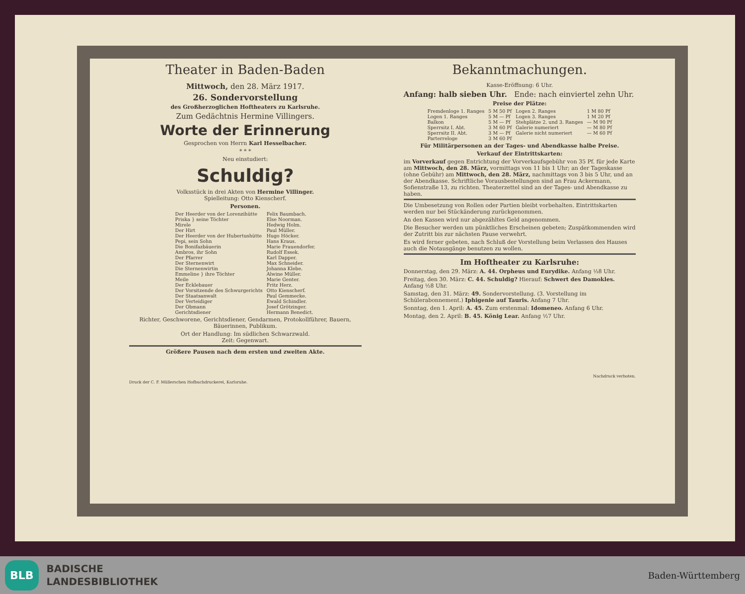Theater in Baden-Baden
Mittwoch, den 28. März 1917.
26. Sondervorstellung
des Großherzoglichen Hoftheaters zu Karlsruhe.
Zum Gedächtnis Hermine Villingers.
Worte der Erinnerung
Gesprochen von Herrn Karl Hesselbacher.
* * *
Neu einstudiert:
Schuldig?
Volksstück in drei Akten von Hermine Villinger.
Spielleitung: Otto Kienscherf.
Personen.
| Der Heerder von der Lorenzihütte | Felix Baumbach. |
| Priska } seine Töchter | Else Noorman. |
| Mirele | Hedwig Holm. |
| Der Hirt | Paul Müller. |
| Der Heerder von der Hubertushütte | Hugo Höcker. |
| Pepi, sein Sohn | Hans Kraus. |
| Die Bonifazbäuerin | Marie Frauendorfer. |
| Ambros, ihr Sohn | Rudolf Essek. |
| Der Pfarrer | Karl Dapper. |
| Der Sternenwirt | Max Schneider. |
| Die Sternenwirtin | Johanna Klebe. |
| Emmeline } ihre Töchter | Alwine Müller. |
| Meile | Marie Genter. |
| Der Ecklebauer | Fritz Herz. |
| Der Vorsitzende des Schwurgerichts | Otto Kienscherf. |
| Der Staatsanwalt | Paul Gemmecke. |
| Der Verteidiger | Ewald Schindler. |
| Der Obmann | Josef Grötzinger. |
| Gerichtsdiener | Hermann Benedict. |
Richter, Geschworene, Gerichtsdiener, Gendarmen, Protokollführer, Bauern, Bäuerinnen, Publikum.
Ort der Handlung: Im südlichen Schwarzwald.
Zeit: Gegenwart.
Größere Pausen nach dem ersten und zweiten Akte.
Druck der C. F. Müllerschen Hofbuchdruckerei, Karlsruhe.
Bekanntmachungen.
Kasse-Eröffnung: 6 Uhr.
Anfang: halb sieben Uhr. Ende: nach einviertel zehn Uhr.
Preise der Plätze:
| Fremdenloge 1. Ranges | 5 M 50 Pf | Logen 2. Ranges | 1 M 80 Pf |
| Logen 1. Ranges | 5 M — Pf | Logen 3. Ranges | 1 M 20 Pf |
| Balkon | 5 M — Pf | Stehplätze 2. und 3. Ranges | — M 90 Pf |
| Sperrsitz I. Abt. | 3 M 60 Pf | Galerie numeriert | — M 80 Pf |
| Sperrsitz II. Abt. | 3 M — Pf | Galerie nicht numeriert | — M 60 Pf |
| Parterreloge | 3 M 60 Pf | | |
Für Militärpersonen an der Tages- und Abendkasse halbe Preise.
Verkauf der Eintrittskarten:
im Vorverkauf gegen Entrichtung der Vorverkaufsgebühr von 35 Pf. für jede Karte am Mittwoch, den 28. März, vormittags von 11 bis 1 Uhr; an der Tageskasse (ohne Gebühr) am Mittwoch, den 28. März, nachmittags von 3 bis 5 Uhr, und an der Abendkasse. Schriftliche Vorausbestellungen sind an Frau Ackermann, Sofienstraße 13, zu richten. Theaterzettel sind an der Tages- und Abendkasse zu haben.
Die Umbesetzung von Rollen oder Partien bleibt vorbehalten. Eintrittskarten werden nur bei Stückänderung zurückgenommen.
An den Kassen wird nur abgezähltes Geld angenommen.
Die Besucher werden um pünktliches Erscheinen gebeten; Zuspätkommenden wird der Zutritt bis zur nächsten Pause verwehrt.
Es wird ferner gebeten, nach Schluß der Vorstellung beim Verlassen des Hauses auch die Notausgänge benutzen zu wollen.
Im Hoftheater zu Karlsruhe:
Donnerstag, den 29. März: A. 44. Orpheus und Eurydike. Anfang ½8 Uhr.
Freitag, den 30. März: C. 44. Schuldig? Hierauf: Schwert des Damokles. Anfang ½8 Uhr.
Samstag, den 31. März: 49. Sondervorstellung. (3. Vorstellung im Schülerabonnement.) Iphigenie auf Tauris. Anfang 7 Uhr.
Sonntag, den 1. April: A. 45. Zum erstenmal: Idomeneo. Anfang 6 Uhr.
Montag, den 2. April: B. 45. König Lear. Anfang ½7 Uhr.
Nachdruck verboten.
BLB BADISCHE
LANDESBIBLIOTHEK Baden-Württemberg